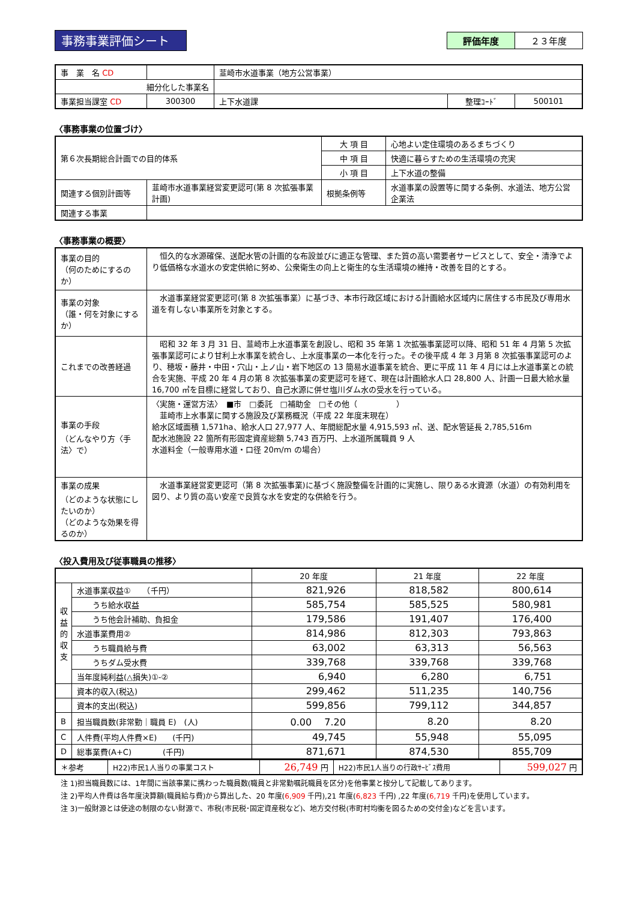事務事業評価シート
評価年度 ２３年度
| 事 業 名 CD | | 韮崎市水道事業（地方公営事業） | | |
| 細分化した事業名 | | | | |
| 事業担当課室 CD | 300300 | 上下水道課 | 整理ｺｰﾄﾞ | 500101 |
〈事務事業の位置づけ〉
| 第６次長期総合計画での目的体系 | | 大 項 目 | 心地よい定住環境のあるまちづくり |
| | | 中 項 目 | 快適に暮らすための生活環境の充実 |
| | | 小 項 目 | 上下水道の整備 |
| 関連する個別計画等 | 韮崎市水道事業経営変更認可(第 8 次拡張事業計画) | 根拠条例等 | 水道事業の設置等に関する条例、水道法、地方公営企業法 |
| 関連する事業 | | | |
〈事務事業の概要〉
| 事業の目的 （何のためにするのか） | 恒久的な水源確保、送配水管の計画的な布設並びに適正な管理、また質の高い需要者サービスとして、安全・清浄でより低価格な水道水の安定供給に努め、公衆衛生の向上と衛生的な生活環境の維持・改善を目的とする。 |
| 事業の対象 （誰・何を対象にするか） | 水道事業経営変更認可(第 8 次拡張事業）に基づき、本市行政区域における計画給水区域内に居住する市民及び専用水道を有しない事業所を対象とする。 |
| これまでの改善経過 | 昭和 32 年 3 月 31 日、韮崎市上水道事業を創設し、昭和 35 年第 1 次拡張事業認可以降、昭和 51 年 4 月第 5 次拡張事業認可により甘利上水事業を統合し、上水度事業の一本化を行った。その後平成 4 年 3 月第 8 次拡張事業認可のより、穂坂・藤井・中田・穴山・上ノ山・岩下地区の 13 簡易水道事業を統合、更に平成 11 年 4 月には上水道事業との統合を実施、平成 20 年 4 月の第 8 次拡張事業の変更認可を経て、現在は計画給水人口 28,800 人、計画一日最大給水量 16,700 ㎥を目標に経営しており、自己水源に併せ塩川ダム水の受水を行っている。 |
| 事業の手段 （どんなやり方〈手法〉で） | 〈実施・運営方法〉 ■市 □委託 □補助金 □その他（ ） 韮崎市上水事業に関する施設及び業務概況（平成 22 年度末現在） 給水区域面積 1,571ha、給水人口 27,977 人、年間総配水量 4,915,593 ㎥、送、配水管延長 2,785,516m 配水池施設 22 箇所有形固定資産総額 5,743 百万円、上水道所属職員 9 人 水道料金（一般専用水道・口径 20m/m の場合） |
| 事業の成果 （どのような状態にしたいのか） （どのような効果を得るのか） | 水道事業経営変更認可（第 8 次拡張事業)に基づく施設整備を計画的に実施し、限りある水資源（水道）の有効利用を図り、より質の高い安産で良質な水を安定的な供給を行う。 |
〈投入費用及び従事職員の推移〉
| | | 20 年度 | 21 年度 | 22 年度 |
| --- | --- | --- | --- | --- |
| 収益的収支 | 水道事業収益① （千円） | 821,926 | 818,582 | 800,614 |
| | うち給水収益 | 585,754 | 585,525 | 580,981 |
| | うち他会計補助、負担金 | 179,586 | 191,407 | 176,400 |
| | 水道事業費用② | 814,986 | 812,303 | 793,863 |
| | うち職員給与費 | 63,002 | 63,313 | 56,563 |
| | うちダム受水費 | 339,768 | 339,768 | 339,768 |
| | 当年度純利益(△損失)①-② | 6,940 | 6,280 | 6,751 |
| | 資本的収入(税込) | 299,462 | 511,235 | 140,756 |
| | 資本的支出(税込) | 599,856 | 799,112 | 344,857 |
| B | 担当職員数(非常勤｜職員 E) (人) | 0.00 7.20 | 8.20 | 8.20 |
| C | 人件費(平均人件費×E) (千円) | 49,745 | 55,948 | 55,095 |
| D | 総事業費(A+C) (千円) | 871,671 | 874,530 | 855,709 |
| ＊参考 | H22)市民1人当りの事業コスト | 26,749 円 | H22)市民1人当りの行政ｻｰﾋﾞｽ費用 | 599,027 円 |
注 1)担当職員数には、1年間に当該事業に携わった職員数(職員と非常勤嘱託職員を区分)を他事業と按分して記載してあります。
注 2)平均人件費は各年度決算額(職員給与費)から算出した、20 年度(6,909 千円),21 年度(6,823 千円) ,22 年度(6,719 千円)を使用しています。
注 3)一般財源とは使途の制限のない財源で、市税(市民税･固定資産税など)、地方交付税(市町村均衡を図るための交付金)などを言います。